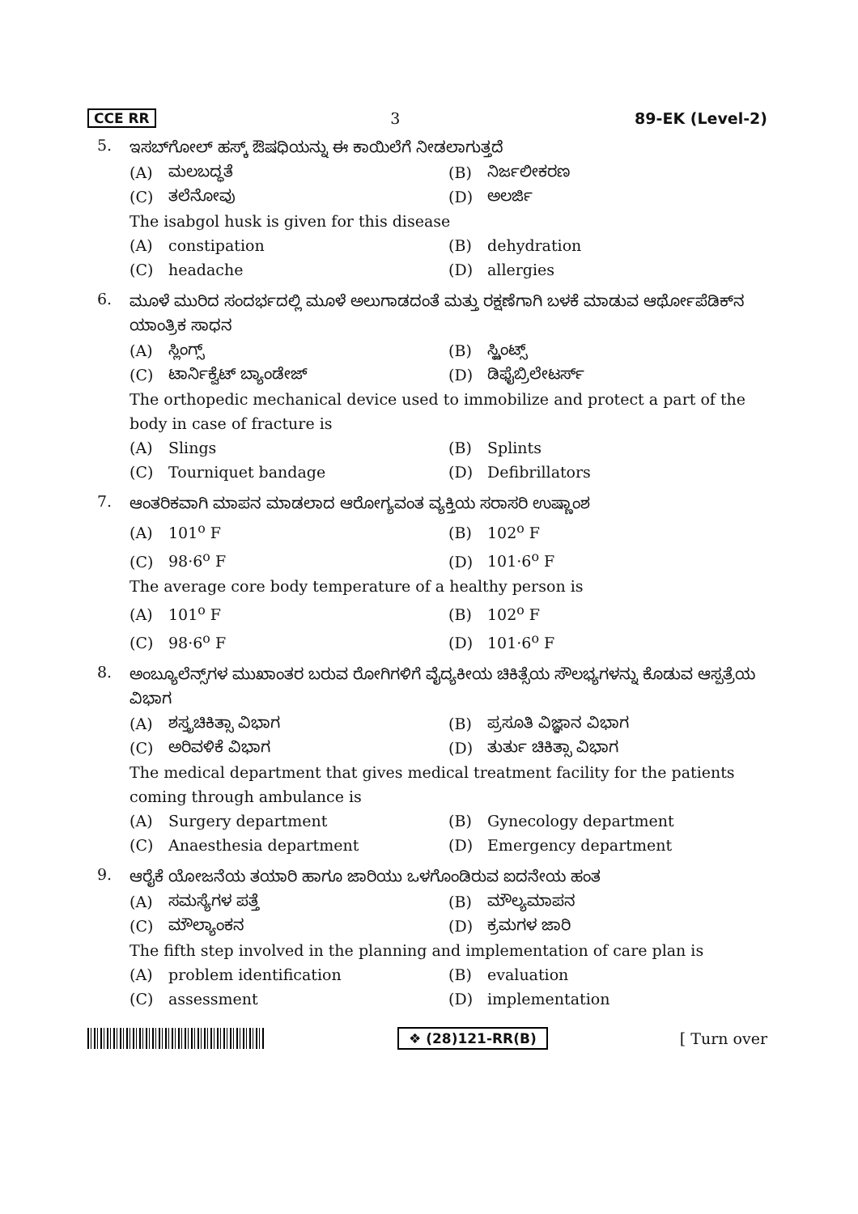CCE RR 3 89-EK (Level-2)
5.
ಇಸಬ್‌ಗೋಲ್ ಹಸ್ಕ್ ಔಷಧಿಯನ್ನು ಈ ಕಾಯಿಲೆಗೆ ನೀಡಲಾಗುತ್ತದೆ
(A) ಮಲಬದ್ಧತೆ
(B) ನಿರ್ಜಲೀಕರಣ
(C) ತಲೆನೋವು
(D) ಅಲರ್ಜಿ
The isabgol husk is given for this disease
(A) constipation
(B) dehydration
(C) headache
(D) allergies
6.
ಮೂಳೆ ಮುರಿದ ಸಂದರ್ಭದಲ್ಲಿ ಮೂಳೆ ಅಲುಗಾಡದಂತೆ ಮತ್ತು ರಕ್ಷಣೆಗಾಗಿ ಬಳಕೆ ಮಾಡುವ ಆರ್ಥೋಪೆಡಿಕ್‌ನ ಯಾಂತ್ರಿಕ ಸಾಧನ
(A) ಸ್ಲಿಂಗ್ಸ್
(B) ಸ್ಪ್ಲಿಂಟ್ಸ್
(C) ಟಾರ್ನಿಕ್ವೆಟ್ ಬ್ಯಾಂಡೇಜ್
(D) ಡಿಫೈಬ್ರಿಲೇಟರ್ಸ್
The orthopedic mechanical device used to immobilize and protect a part of the body in case of fracture is
(A) Slings
(B) Splints
(C) Tourniquet bandage
(D) Defibrillators
7.
ಆಂತರಿಕವಾಗಿ ಮಾಪನ ಮಾಡಲಾದ ಆರೋಗ್ಯವಂತ ವ್ಯಕ್ತಿಯ ಸರಾಸರಿ ಉಷ್ಣಾಂಶ
(A) 101<sup>o</sup> F
(B) 102<sup>o</sup> F
(C) 98·6<sup>o</sup> F
(D) 101·6<sup>o</sup> F
The average core body temperature of a healthy person is
(A) 101<sup>o</sup> F
(B) 102<sup>o</sup> F
(C) 98·6<sup>o</sup> F
(D) 101·6<sup>o</sup> F
8.
ಅಂಬ್ಯೂಲೆನ್ಸ್‌ಗಳ ಮುಖಾಂತರ ಬರುವ ರೋಗಿಗಳಿಗೆ ವೈದ್ಯಕೀಯ ಚಿಕಿತ್ಸೆಯ ಸೌಲಭ್ಯಗಳನ್ನು ಕೊಡುವ ಆಸ್ಪತ್ರೆಯ ವಿಭಾಗ
(A) ಶಸ್ತ್ರಚಿಕಿತ್ಸಾ ವಿಭಾಗ
(B) ಪ್ರಸೂತಿ ವಿಜ್ಞಾನ ವಿಭಾಗ
(C) ಅರಿವಳಿಕೆ ವಿಭಾಗ
(D) ತುರ್ತು ಚಿಕಿತ್ಸಾ ವಿಭಾಗ
The medical department that gives medical treatment facility for the patients coming through ambulance is
(A) Surgery department
(B) Gynecology department
(C) Anaesthesia department
(D) Emergency department
9.
ಆರೈಕೆ ಯೋಜನೆಯ ತಯಾರಿ ಹಾಗೂ ಜಾರಿಯು ಒಳಗೊಂಡಿರುವ ಐದನೇಯ ಹಂತ
(A) ಸಮಸ್ಯೆಗಳ ಪತ್ತೆ
(B) ಮೌಲ್ಯಮಾಪನ
(C) ಮೌಲ್ಯಾಂಕನ
(D) ಕ್ರಮಗಳ ಜಾರಿ
The fifth step involved in the planning and implementation of care plan is
(A) problem identification
(B) evaluation
(C) assessment
(D) implementation
❖ (28)121-RR(B) [ Turn over